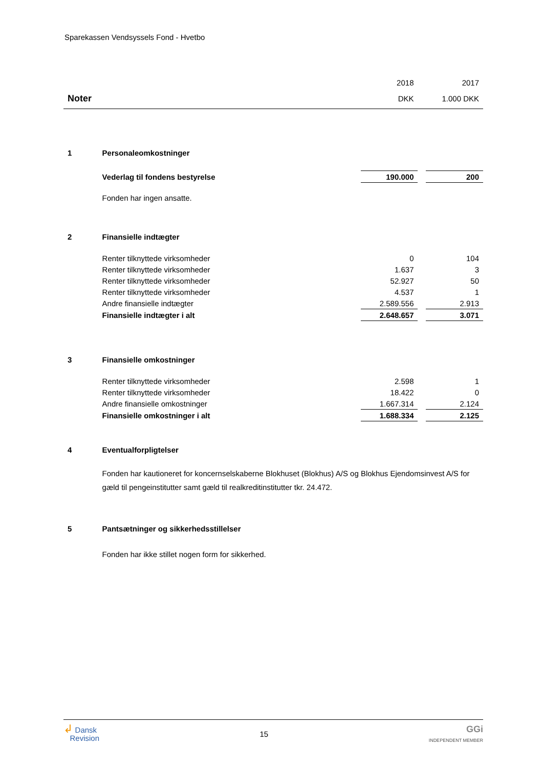Sparekassen Vendsyssels Fond - Hvetbo
| | | 2018 | | 2017 |
| Noter | | DKK | | 1.000 DKK |
| 1 | Personaleomkostninger | | | |
| | Vederlag til fondens bestyrelse | 190.000 | | 200 |
| | Fonden har ingen ansatte. | | | |
| 2 | Finansielle indtægter | | | |
| | Renter tilknyttede virksomheder | 0 | | 104 |
| | Renter tilknyttede virksomheder | 1.637 | | 3 |
| | Renter tilknyttede virksomheder | 52.927 | | 50 |
| | Renter tilknyttede virksomheder | 4.537 | | 1 |
| | Andre finansielle indtægter | 2.589.556 | | 2.913 |
| | Finansielle indtægter i alt | 2.648.657 | | 3.071 |
| 3 | Finansielle omkostninger | | | |
| | Renter tilknyttede virksomheder | 2.598 | | 1 |
| | Renter tilknyttede virksomheder | 18.422 | | 0 |
| | Andre finansielle omkostninger | 1.667.314 | | 2.124 |
| | Finansielle omkostninger i alt | 1.688.334 | | 2.125 |
| 4 | Eventualforpligtelser | | | |
| | Fonden har kautioneret for koncernselskaberne Blokhuset (Blokhus) A/S og Blokhus Ejendomsinvest A/S for gæld til pengeinstitutter samt gæld til realkreditinstitutter tkr. 24.472. | | | |
| 5 | Pantsætninger og sikkerhedsstillelser | | | |
| | Fonden har ikke stillet nogen form for sikkerhed. | | | |
↲ Dansk
Revision
15
GGi
INDEPENDENT MEMBER